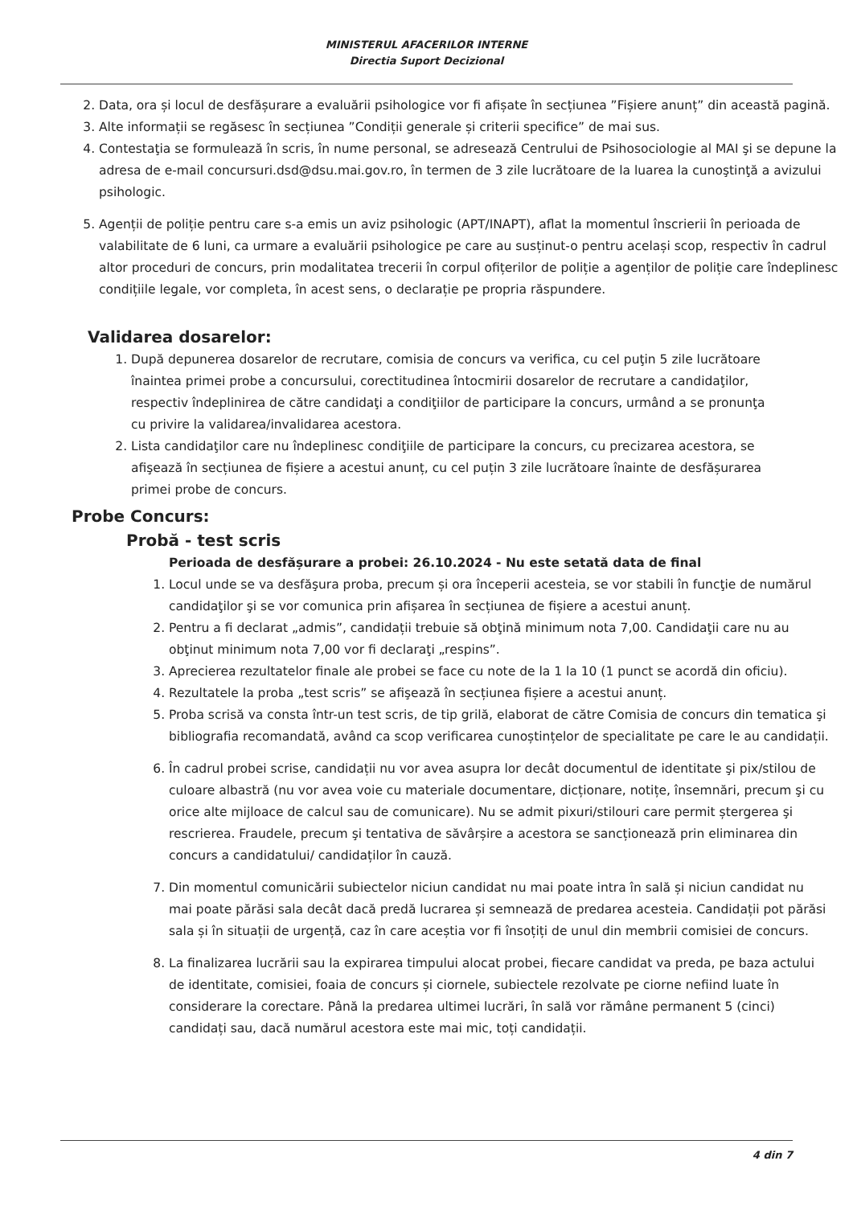MINISTERUL AFACERILOR INTERNE
Directia Suport Decizional
2. Data, ora și locul de desfășurare a evaluării psihologice vor fi afișate în secțiunea ”Fișiere anunț” din această pagină.
3. Alte informații se regăsesc în secțiunea ”Condiții generale și criterii specifice” de mai sus.
4. Contestaţia se formulează în scris, în nume personal, se adresează Centrului de Psihosociologie al MAI şi se depune la adresa de e-mail concursuri.dsd@dsu.mai.gov.ro, în termen de 3 zile lucrătoare de la luarea la cunoştinţă a avizului psihologic.
5. Agenții de poliție pentru care s-a emis un aviz psihologic (APT/INAPT), aflat la momentul înscrierii în perioada de valabilitate de 6 luni, ca urmare a evaluării psihologice pe care au susținut-o pentru același scop, respectiv în cadrul altor proceduri de concurs, prin modalitatea trecerii în corpul ofițerilor de poliție a agenților de poliție care îndeplinesc condițiile legale, vor completa, în acest sens, o declarație pe propria răspundere.
Validarea dosarelor:
1. După depunerea dosarelor de recrutare, comisia de concurs va verifica, cu cel puţin 5 zile lucrătoare înaintea primei probe a concursului, corectitudinea întocmirii dosarelor de recrutare a candidaţilor, respectiv îndeplinirea de către candidaţi a condiţiilor de participare la concurs, urmând a se pronunţa cu privire la validarea/invalidarea acestora.
2. Lista candidaţilor care nu îndeplinesc condiţiile de participare la concurs, cu precizarea acestora, se afişează în secțiunea de fișiere a acestui anunț, cu cel puțin 3 zile lucrătoare înainte de desfășurarea primei probe de concurs.
Probe Concurs:
Probă - test scris
Perioada de desfășurare a probei: 26.10.2024 - Nu este setată data de final
1. Locul unde se va desfăşura proba, precum și ora începerii acesteia, se vor stabili în funcţie de numărul candidaţilor şi se vor comunica prin afișarea în secțiunea de fișiere a acestui anunț.
2. Pentru a fi declarat „admis”, candidații trebuie să obţină minimum nota 7,00. Candidaţii care nu au obţinut minimum nota 7,00 vor fi declaraţi „respins”.
3. Aprecierea rezultatelor finale ale probei se face cu note de la 1 la 10 (1 punct se acordă din oficiu).
4. Rezultatele la proba „test scris” se afişează în secțiunea fișiere a acestui anunț.
5. Proba scrisă va consta într-un test scris, de tip grilă, elaborat de către Comisia de concurs din tematica şi bibliografia recomandată, având ca scop verificarea cunoștințelor de specialitate pe care le au candidații.
6. În cadrul probei scrise, candidații nu vor avea asupra lor decât documentul de identitate şi pix/stilou de culoare albastră (nu vor avea voie cu materiale documentare, dicționare, notițe, însemnări, precum şi cu orice alte mijloace de calcul sau de comunicare). Nu se admit pixuri/stilouri care permit ștergerea şi rescrierea. Fraudele, precum şi tentativa de săvârșire a acestora se sancționează prin eliminarea din concurs a candidatului/ candidaților în cauză.
7. Din momentul comunicării subiectelor niciun candidat nu mai poate intra în sală și niciun candidat nu mai poate părăsi sala decât dacă predă lucrarea și semnează de predarea acesteia. Candidații pot părăsi sala și în situații de urgență, caz în care aceștia vor fi însoțiți de unul din membrii comisiei de concurs.
8. La finalizarea lucrării sau la expirarea timpului alocat probei, fiecare candidat va preda, pe baza actului de identitate, comisiei, foaia de concurs și ciornele, subiectele rezolvate pe ciorne nefiind luate în considerare la corectare. Până la predarea ultimei lucrări, în sală vor rămâne permanent 5 (cinci) candidați sau, dacă numărul acestora este mai mic, toți candidații.
4 din 7